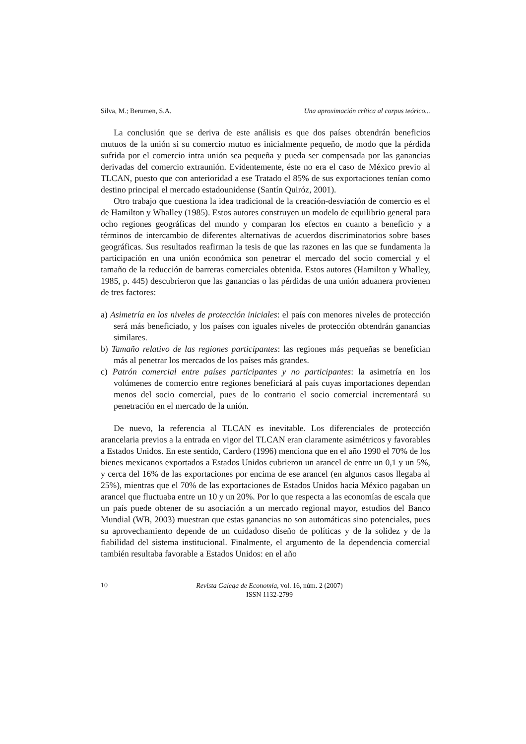Silva, M.; Berumen, S.A. Una aproximación crítica al corpus teórico...
La conclusión que se deriva de este análisis es que dos países obtendrán beneficios mutuos de la unión si su comercio mutuo es inicialmente pequeño, de modo que la pérdida sufrida por el comercio intra unión sea pequeña y pueda ser compensada por las ganancias derivadas del comercio extraunión. Evidentemente, éste no era el caso de México previo al TLCAN, puesto que con anterioridad a ese Tratado el 85% de sus exportaciones tenían como destino principal el mercado estadounidense (Santín Quiróz, 2001).
Otro trabajo que cuestiona la idea tradicional de la creación-desviación de comercio es el de Hamilton y Whalley (1985). Estos autores construyen un modelo de equilibrio general para ocho regiones geográficas del mundo y comparan los efectos en cuanto a beneficio y a términos de intercambio de diferentes alternativas de acuerdos discriminatorios sobre bases geográficas. Sus resultados reafirman la tesis de que las razones en las que se fundamenta la participación en una unión económica son penetrar el mercado del socio comercial y el tamaño de la reducción de barreras comerciales obtenida. Estos autores (Hamilton y Whalley, 1985, p. 445) descubrieron que las ganancias o las pérdidas de una unión aduanera provienen de tres factores:
a) Asimetría en los niveles de protección iniciales: el país con menores niveles de protección será más beneficiado, y los países con iguales niveles de protección obtendrán ganancias similares.
b) Tamaño relativo de las regiones participantes: las regiones más pequeñas se benefician más al penetrar los mercados de los países más grandes.
c) Patrón comercial entre países participantes y no participantes: la asimetría en los volúmenes de comercio entre regiones beneficiará al país cuyas importaciones dependan menos del socio comercial, pues de lo contrario el socio comercial incrementará su penetración en el mercado de la unión.
De nuevo, la referencia al TLCAN es inevitable. Los diferenciales de protección arancelaria previos a la entrada en vigor del TLCAN eran claramente asimétricos y favorables a Estados Unidos. En este sentido, Cardero (1996) menciona que en el año 1990 el 70% de los bienes mexicanos exportados a Estados Unidos cubrieron un arancel de entre un 0,1 y un 5%, y cerca del 16% de las exportaciones por encima de ese arancel (en algunos casos llegaba al 25%), mientras que el 70% de las exportaciones de Estados Unidos hacia México pagaban un arancel que fluctuaba entre un 10 y un 20%. Por lo que respecta a las economías de escala que un país puede obtener de su asociación a un mercado regional mayor, estudios del Banco Mundial (WB, 2003) muestran que estas ganancias no son automáticas sino potenciales, pues su aprovechamiento depende de un cuidadoso diseño de políticas y de la solidez y de la fiabilidad del sistema institucional. Finalmente, el argumento de la dependencia comercial también resultaba favorable a Estados Unidos: en el año
10
Revista Galega de Economía, vol. 16, núm. 2 (2007)
ISSN 1132-2799